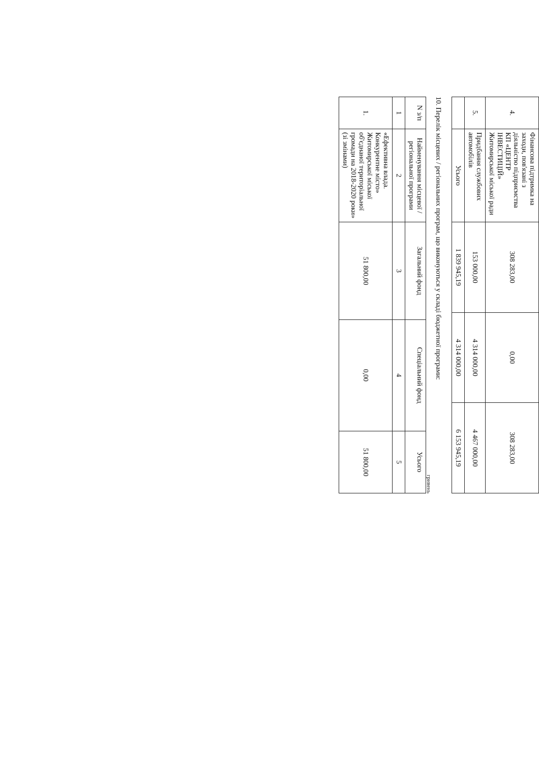| 4. | Фінансова підтримка на заходи, пов'язані з діяльністю підприємства КП «ЦЕНТР ІНВЕСТИЦІЙ» Житомирської міської ради | 308 283,00 | 0,00 | 308 283,00 |
| 5. | Придбання службових автомобілів | 153 000,00 | 4 314 000,00 | 4 467 000,00 |
| | Усього | 1 839 945,19 | 4 314 000,00 | 6 153 945,19 |
10. Перелік місцевих / регіональних програм, що виконуються у складі бюджетної програми:
гривень
| N з/п | Найменування місцевої / регіональної програми | Загальний фонд | Спеціальний фонд | Усього |
| --- | --- | --- | --- | --- |
| 1 | 2 | 3 | 4 | 5 |
| 1. | «Ефективна влада. Конкурентне місто» Житомирської міської об'єднаної територіальної громади на 2018-2020 роки» (зі змінами) | 51 800,00 | 0,00 | 51 800,00 |